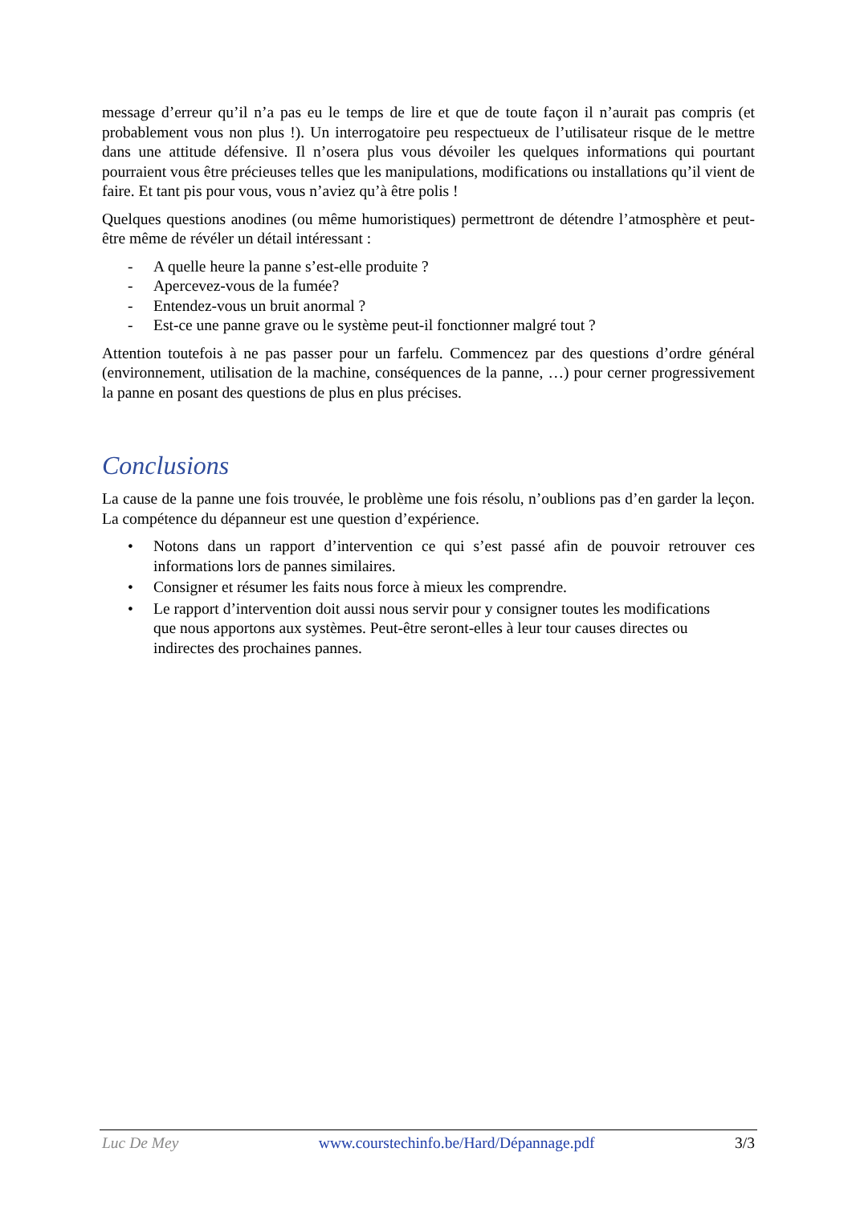message d’erreur qu’il n’a pas eu le temps de lire et que de toute façon il n’aurait pas compris (et probablement vous non plus !). Un interrogatoire peu respectueux de l’utilisateur risque de le mettre dans une attitude défensive. Il n’osera plus vous dévoiler les quelques informations qui pourtant pourraient vous être précieuses telles que les manipulations, modifications ou installations qu’il vient de faire. Et tant pis pour vous, vous n’aviez qu’à être polis !
Quelques questions anodines (ou même humoristiques) permettront de détendre l’atmosphère et peut-être même de révéler un détail intéressant :
- A quelle heure la panne s’est-elle produite ?
- Apercevez-vous de la fumée?
- Entendez-vous un bruit anormal ?
- Est-ce une panne grave ou le système peut-il fonctionner malgré tout ?
Attention toutefois à ne pas passer pour un farfelu. Commencez par des questions d’ordre général (environnement, utilisation de la machine, conséquences de la panne, …) pour cerner progressivement la panne en posant des questions de plus en plus précises.
Conclusions
La cause de la panne une fois trouvée, le problème une fois résolu, n’oublions pas d’en garder la leçon. La compétence du dépanneur est une question d’expérience.
• Notons dans un rapport d’intervention ce qui s’est passé afin de pouvoir retrouver ces informations lors de pannes similaires.
• Consigner et résumer les faits nous force à mieux les comprendre.
• Le rapport d’intervention doit aussi nous servir pour y consigner toutes les modifications que nous apportons aux systèmes. Peut-être seront-elles à leur tour causes directes ou indirectes des prochaines pannes.
Luc De Mey www.courstechinfo.be/Hard/Dépannage.pdf 3/3